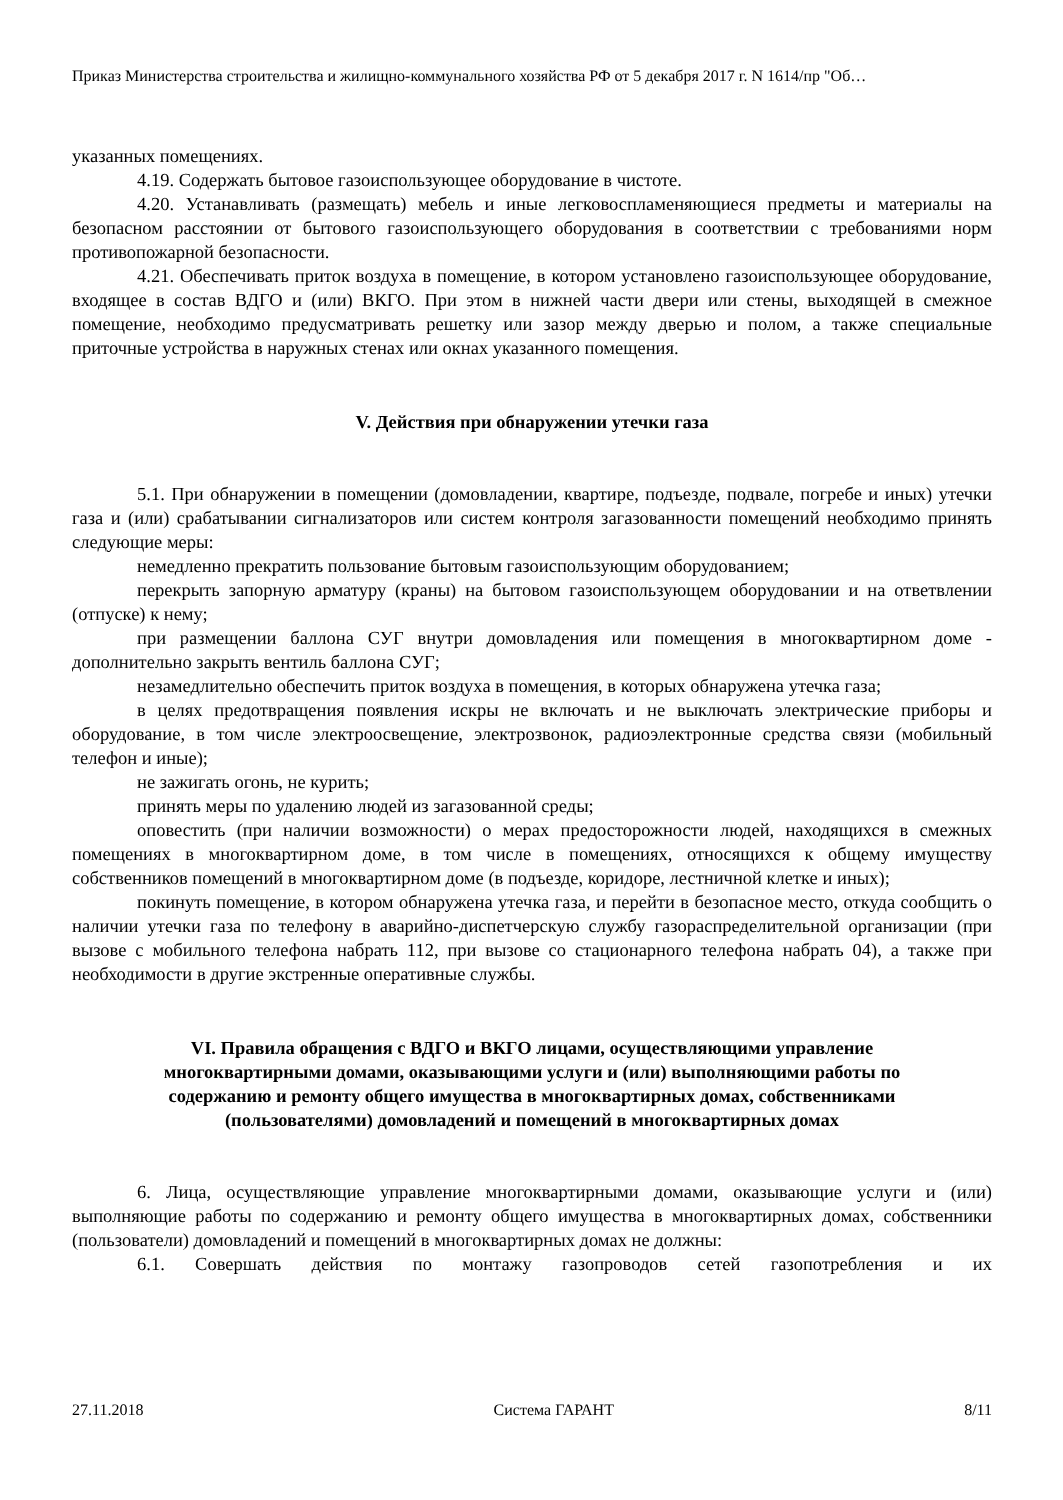Приказ Министерства строительства и жилищно-коммунального хозяйства РФ от 5 декабря 2017 г. N 1614/пр "Об…
указанных помещениях.
4.19. Содержать бытовое газоиспользующее оборудование в чистоте.
4.20. Устанавливать (размещать) мебель и иные легковоспламеняющиеся предметы и материалы на безопасном расстоянии от бытового газоиспользующего оборудования в соответствии с требованиями норм противопожарной безопасности.
4.21. Обеспечивать приток воздуха в помещение, в котором установлено газоиспользующее оборудование, входящее в состав ВДГО и (или) ВКГО. При этом в нижней части двери или стены, выходящей в смежное помещение, необходимо предусматривать решетку или зазор между дверью и полом, а также специальные приточные устройства в наружных стенах или окнах указанного помещения.
V. Действия при обнаружении утечки газа
5.1. При обнаружении в помещении (домовладении, квартире, подъезде, подвале, погребе и иных) утечки газа и (или) срабатывании сигнализаторов или систем контроля загазованности помещений необходимо принять следующие меры:
немедленно прекратить пользование бытовым газоиспользующим оборудованием;
перекрыть запорную арматуру (краны) на бытовом газоиспользующем оборудовании и на ответвлении (отпуске) к нему;
при размещении баллона СУГ внутри домовладения или помещения в многоквартирном доме - дополнительно закрыть вентиль баллона СУГ;
незамедлительно обеспечить приток воздуха в помещения, в которых обнаружена утечка газа;
в целях предотвращения появления искры не включать и не выключать электрические приборы и оборудование, в том числе электроосвещение, электрозвонок, радиоэлектронные средства связи (мобильный телефон и иные);
не зажигать огонь, не курить;
принять меры по удалению людей из загазованной среды;
оповестить (при наличии возможности) о мерах предосторожности людей, находящихся в смежных помещениях в многоквартирном доме, в том числе в помещениях, относящихся к общему имуществу собственников помещений в многоквартирном доме (в подъезде, коридоре, лестничной клетке и иных);
покинуть помещение, в котором обнаружена утечка газа, и перейти в безопасное место, откуда сообщить о наличии утечки газа по телефону в аварийно-диспетчерскую службу газораспределительной организации (при вызове с мобильного телефона набрать 112, при вызове со стационарного телефона набрать 04), а также при необходимости в другие экстренные оперативные службы.
VI. Правила обращения с ВДГО и ВКГО лицами, осуществляющими управление многоквартирными домами, оказывающими услуги и (или) выполняющими работы по содержанию и ремонту общего имущества в многоквартирных домах, собственниками (пользователями) домовладений и помещений в многоквартирных домах
6. Лица, осуществляющие управление многоквартирными домами, оказывающие услуги и (или) выполняющие работы по содержанию и ремонту общего имущества в многоквартирных домах, собственники (пользователи) домовладений и помещений в многоквартирных домах не должны:
6.1. Совершать действия по монтажу газопроводов сетей газопотребления и их
27.11.2018 Система ГАРАНТ 8/11